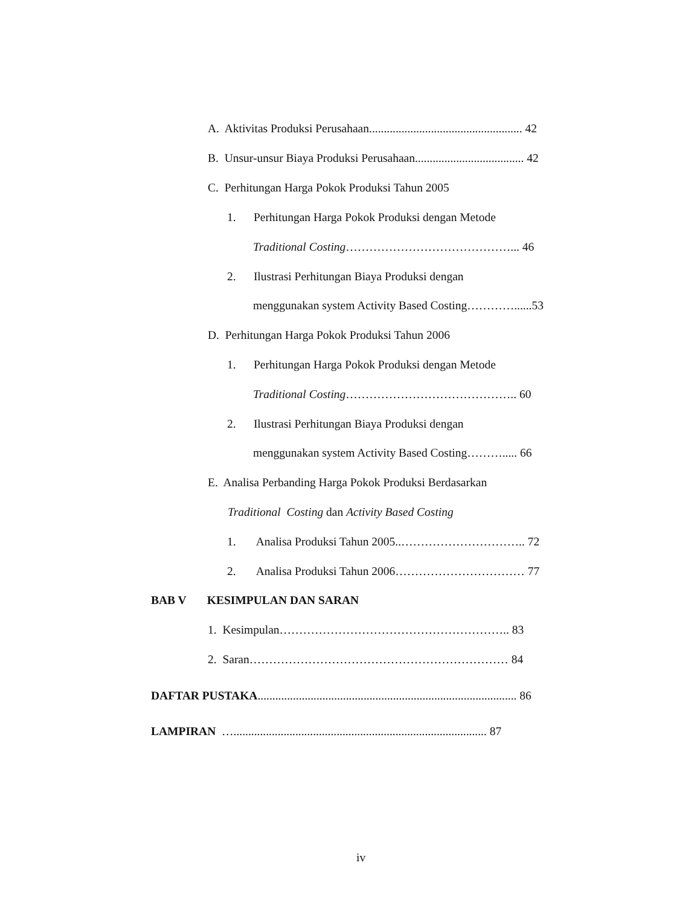A. Aktivitas Produksi Perusahaan.................................................... 42
B. Unsur-unsur Biaya Produksi Perusahaan..................................... 42
C. Perhitungan Harga Pokok Produksi Tahun 2005
1. Perhitungan Harga Pokok Produksi dengan Metode
Traditional Costing……………………………………... 46
2. Ilustrasi Perhitungan Biaya Produksi dengan
menggunakan system Activity Based Costing…………......53
D. Perhitungan Harga Pokok Produksi Tahun 2006
1. Perhitungan Harga Pokok Produksi dengan Metode
Traditional Costing…………………………………….. 60
2. Ilustrasi Perhitungan Biaya Produksi dengan
menggunakan system Activity Based Costing………..... 66
E. Analisa Perbanding Harga Pokok Produksi Berdasarkan
Traditional Costing dan Activity Based Costing
1. Analisa Produksi Tahun 2005..………………………….. 72
2. Analisa Produksi Tahun 2006…………………………… 77
BAB V KESIMPULAN DAN SARAN
1. Kesimpulan………………………………………………….. 83
2. Saran………………………………………………………… 84
DAFTAR PUSTAKA........................................................................................ 86
LAMPIRAN …...................................................................................... 87
iv